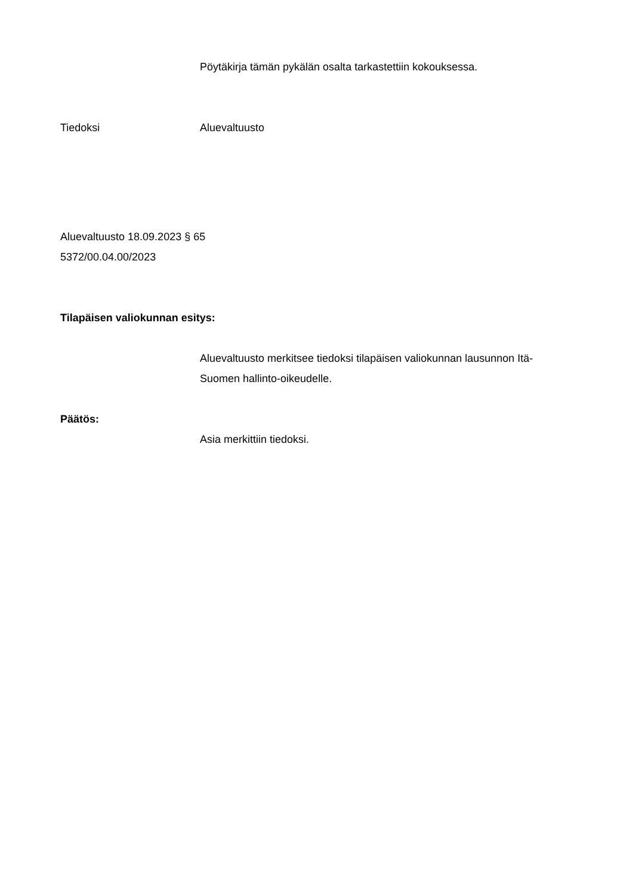Pöytäkirja tämän pykälän osalta tarkastettiin kokouksessa.
Tiedoksi Aluevaltuusto
Aluevaltuusto 18.09.2023 § 65
5372/00.04.00/2023
Tilapäisen valiokunnan esitys:
Aluevaltuusto merkitsee tiedoksi tilapäisen valiokunnan lausunnon Itä-Suomen hallinto-oikeudelle.
Päätös:
Asia merkittiin tiedoksi.